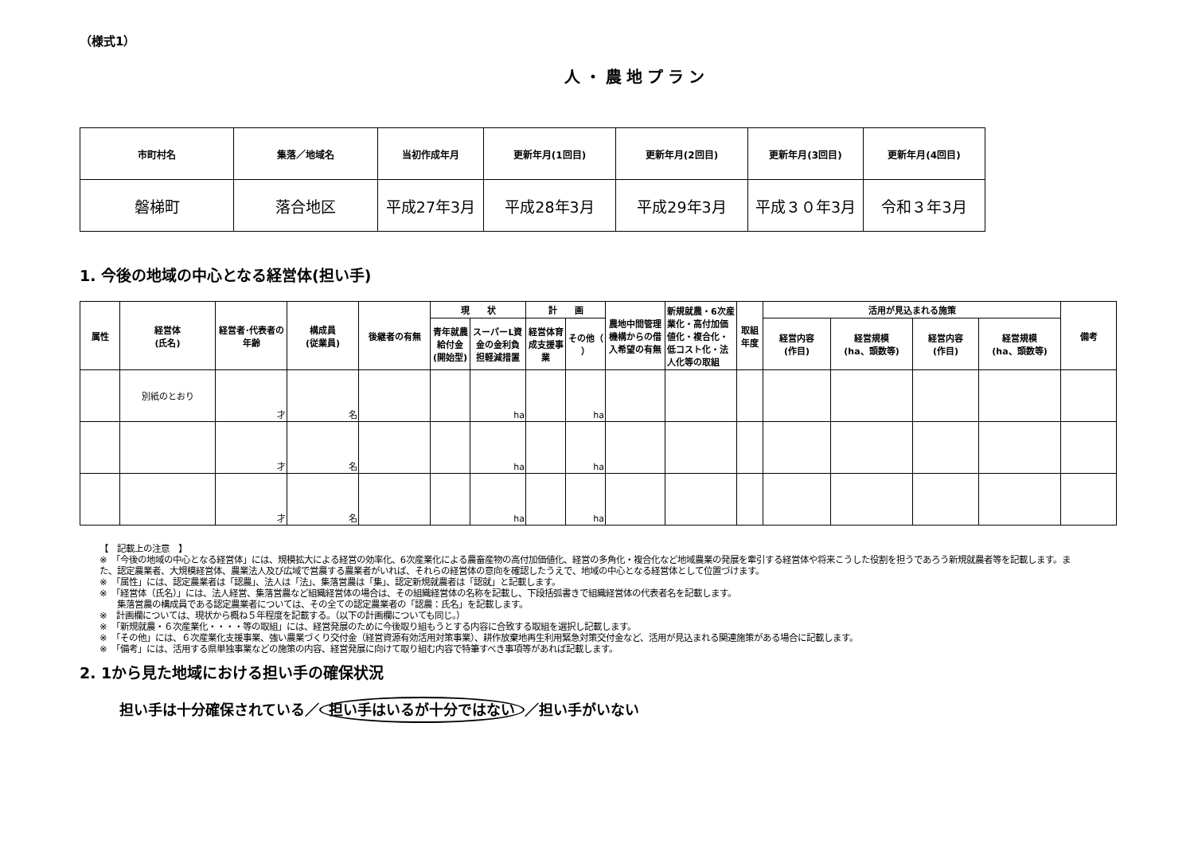（様式1）
人・農地プラン
| 市町村名 | 集落／地域名 | 当初作成年月 | 更新年月(1回目) | 更新年月(2回目) | 更新年月(3回目) | 更新年月(4回目) |
| --- | --- | --- | --- | --- | --- | --- |
| 磐梯町 | 落合地区 | 平成27年3月 | 平成28年3月 | 平成29年3月 | 平成３０年3月 | 令和３年3月 |
1. 今後の地域の中心となる経営体(担い手)
| 属性 | 経営体 (氏名) | 経営者･代表者の年齢 | 構成員 (従業員) | 後継者の有無 | 現 状 | | 計 画 | | 農地中間管理機構からの借入希望の有無 | 新規就農・6次産業化・高付加価値化・複合化・低コスト化・法人化等の取組 | 取組年度 | 活用が見込まれる施策 | | | | 備考 |
| --- | --- | --- | --- | --- | --- | --- | --- | --- | --- | --- | --- | --- | --- | --- | --- | --- |
| | | | | | 青年就農給付金(開始型) | スーパーL資金の金利負担軽減措置 | 経営体育成支援事業 | その他（ ） | | | | | | | | |
| | | | | | | | | | | | | 経営内容 (作目) | 経営規模 (ha、頭数等) | 経営内容 (作目) | 経営規模 (ha、頭数等) | |
| | 別紙のとおり | 才 | 名 | | | ha | | ha | | | | | | | | |
| | | 才 | 名 | | | ha | | ha | | | | | | | | |
| | | 才 | 名 | | | ha | | ha | | | | | | | | |
【　記載上の注意　】
※　「今後の地域の中心となる経営体」には、規模拡大による経営の効率化、6次産業化による農畜産物の高付加価値化、経営の多角化・複合化など地域農業の発展を牽引する経営体や将来こうした役割を担うであろう新規就農者等を記載します。また、認定農業者、大規模経営体、農業法人及び広域で営農する農業者がいれば、それらの経営体の意向を確認したうえで、地域の中心となる経営体として位置づけます。
※　「属性」には、認定農業者は「認農」、法人は「法」、集落営農は「集」、認定新規就農者は「認就」と記載します。
※　「経営体（氏名）」には、法人経営、集落営農など組織経営体の場合は、その組織経営体の名称を記載し、下段括弧書きで組織経営体の代表者名を記載します。
　　集落営農の構成員である認定農業者については、その全ての認定農業者の「認農：氏名」を記載します。
※　計画欄については、現状から概ね５年程度を記載する。（以下の計画欄についても同じ。）
※　「新規就農・６次産業化・・・・等の取組」には、経営発展のために今後取り組もうとする内容に合致する取組を選択し記載します。
※　「その他」には、６次産業化支援事業、強い農業づくり交付金（経営資源有効活用対策事業）、耕作放棄地再生利用緊急対策交付金など、活用が見込まれる関連施策がある場合に記載します。
※　「備考」には、活用する県単独事業などの施策の内容、経営発展に向けて取り組む内容で特筆すべき事項等があれば記載します。
2. 1から見た地域における担い手の確保状況
担い手は十分確保されている／ 担い手はいるが十分ではない ／担い手がいない